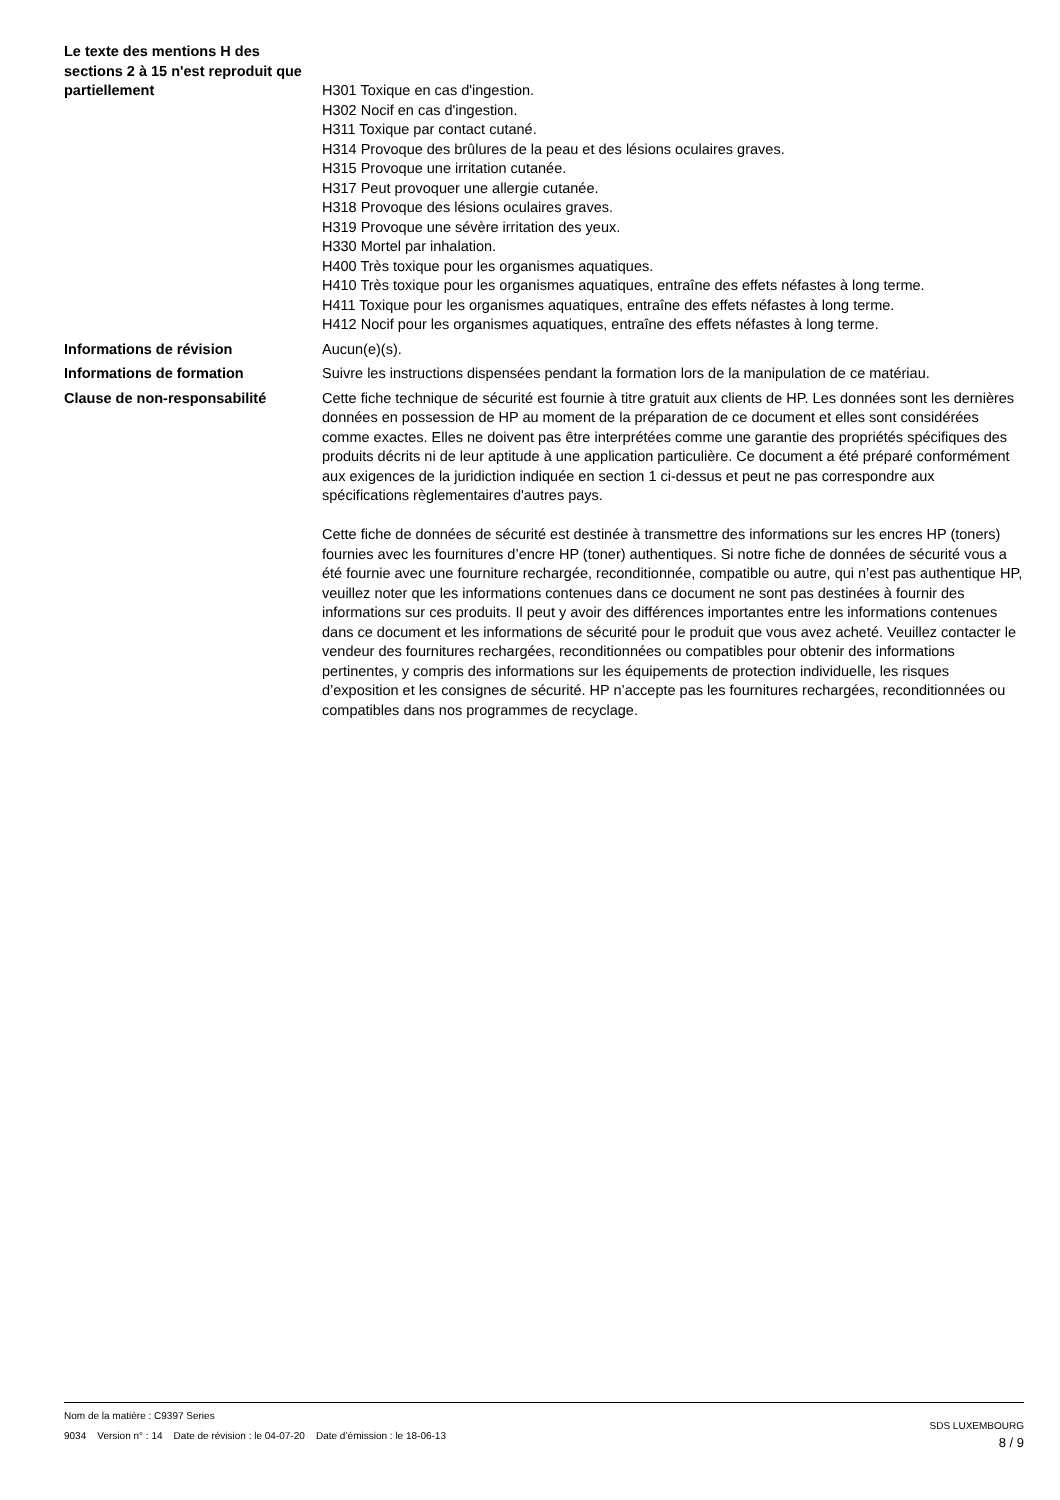Le texte des mentions H des sections 2 à 15 n'est reproduit que partiellement
H301 Toxique en cas d'ingestion.
H302 Nocif en cas d'ingestion.
H311 Toxique par contact cutané.
H314 Provoque des brûlures de la peau et des lésions oculaires graves.
H315 Provoque une irritation cutanée.
H317 Peut provoquer une allergie cutanée.
H318 Provoque des lésions oculaires graves.
H319 Provoque une sévère irritation des yeux.
H330 Mortel par inhalation.
H400 Très toxique pour les organismes aquatiques.
H410 Très toxique pour les organismes aquatiques, entraîne des effets néfastes à long terme.
H411 Toxique pour les organismes aquatiques, entraîne des effets néfastes à long terme.
H412 Nocif pour les organismes aquatiques, entraîne des effets néfastes à long terme.
Informations de révision Aucun(e)(s).
Informations de formation Suivre les instructions dispensées pendant la formation lors de la manipulation de ce matériau.
Clause de non-responsabilité Cette fiche technique de sécurité est fournie à titre gratuit aux clients de HP. Les données sont les dernières données en possession de HP au moment de la préparation de ce document et elles sont considérées comme exactes. Elles ne doivent pas être interprétées comme une garantie des propriétés spécifiques des produits décrits ni de leur aptitude à une application particulière. Ce document a été préparé conformément aux exigences de la juridiction indiquée en section 1 ci-dessus et peut ne pas correspondre aux spécifications règlementaires d'autres pays.
Cette fiche de données de sécurité est destinée à transmettre des informations sur les encres HP (toners) fournies avec les fournitures d’encre HP (toner) authentiques. Si notre fiche de données de sécurité vous a été fournie avec une fourniture rechargée, reconditionnée, compatible ou autre, qui n’est pas authentique HP, veuillez noter que les informations contenues dans ce document ne sont pas destinées à fournir des informations sur ces produits. Il peut y avoir des différences importantes entre les informations contenues dans ce document et les informations de sécurité pour le produit que vous avez acheté. Veuillez contacter le vendeur des fournitures rechargées, reconditionnées ou compatibles pour obtenir des informations pertinentes, y compris des informations sur les équipements de protection individuelle, les risques d’exposition et les consignes de sécurité. HP n’accepte pas les fournitures rechargées, reconditionnées ou compatibles dans nos programmes de recyclage.
Nom de la matière : C9397 Series
9034 Version n° : 14 Date de révision : le 04-07-20 Date d’émission : le 18-06-13
SDS LUXEMBOURG
8 / 9